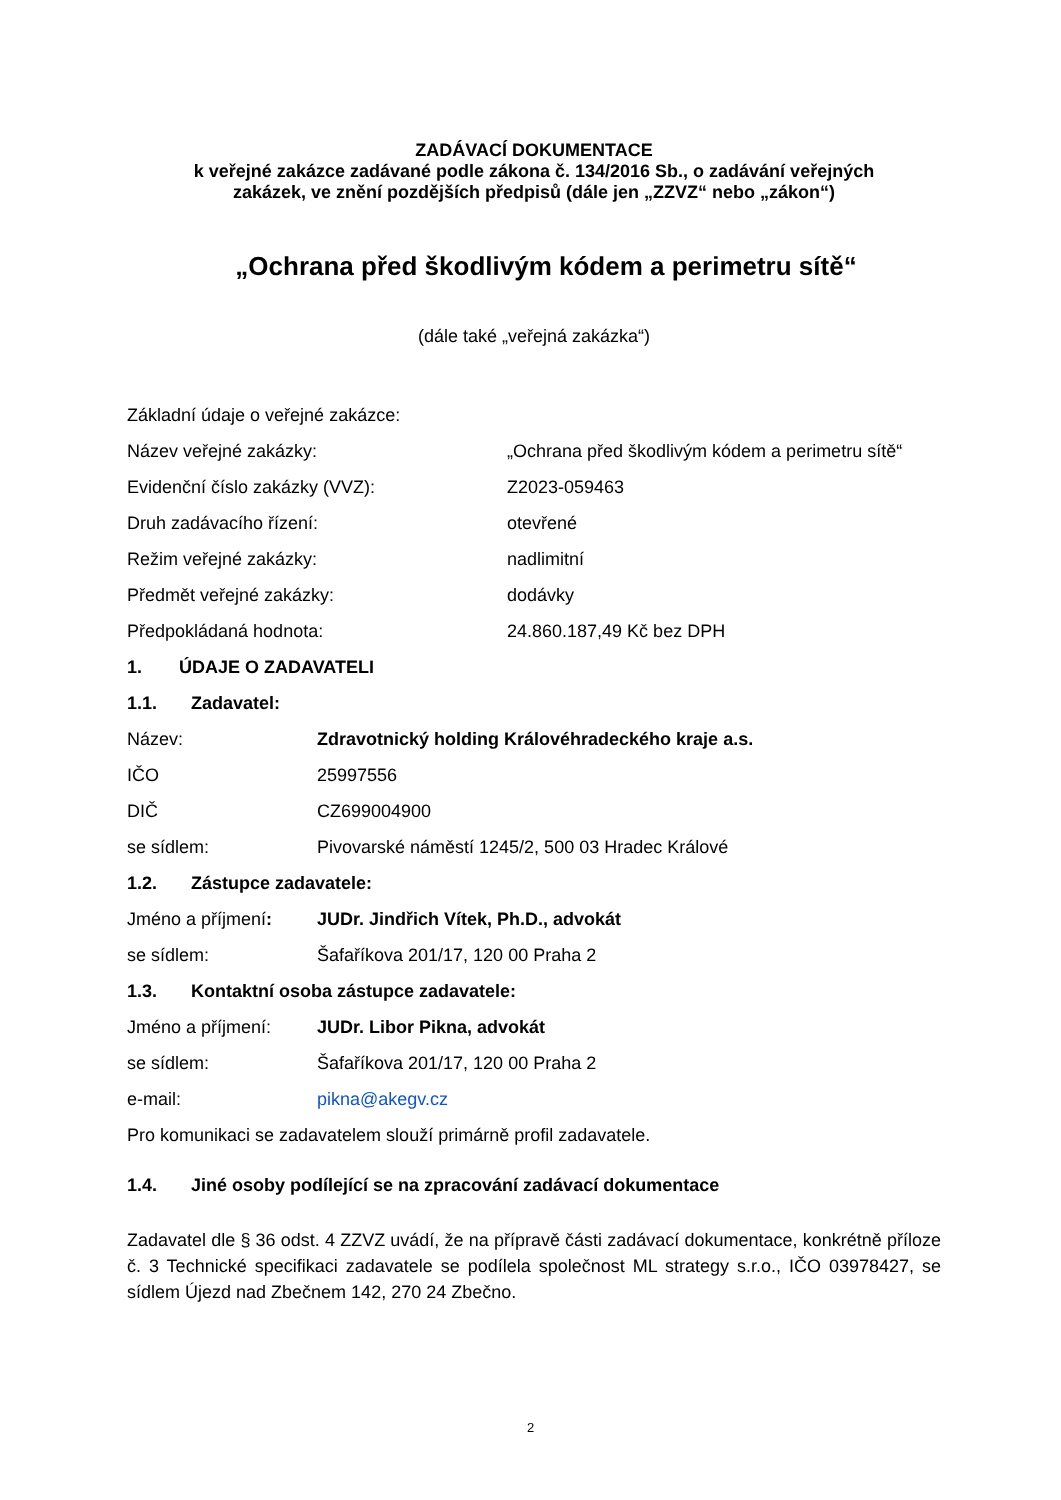ZADÁVACÍ DOKUMENTACE
k veřejné zakázce zadávané podle zákona č. 134/2016 Sb., o zadávání veřejných
zakázek, ve znění pozdějších předpisů (dále jen „ZZVZ“ nebo „zákon“)
„Ochrana před škodlivým kódem a perimetru sítě“
(dále také „veřejná zakázka“)
Základní údaje o veřejné zakázce:
Název veřejné zakázky: „Ochrana před škodlivým kódem a perimetru sítě“
Evidenční číslo zakázky (VVZ): Z2023-059463
Druh zadávacího řízení: otevřené
Režim veřejné zakázky: nadlimitní
Předmět veřejné zakázky: dodávky
Předpokládaná hodnota: 24.860.187,49 Kč bez DPH
1. ÚDAJE O ZADAVATELI
1.1. Zadavatel:
Název: Zdravotnický holding Královéhradeckého kraje a.s.
IČO 25997556
DIČ CZ699004900
se sídlem: Pivovarské náměstí 1245/2, 500 03 Hradec Králové
1.2. Zástupce zadavatele:
Jméno a příjmení: JUDr. Jindřich Vítek, Ph.D., advokát
se sídlem: Šafaříkova 201/17, 120 00 Praha 2
1.3. Kontaktní osoba zástupce zadavatele:
Jméno a příjmení: JUDr. Libor Pikna, advokát
se sídlem: Šafaříkova 201/17, 120 00 Praha 2
e-mail: pikna@akegv.cz
Pro komunikaci se zadavatelem slouží primárně profil zadavatele.
1.4. Jiné osoby podílející se na zpracování zadávací dokumentace
Zadavatel dle § 36 odst. 4 ZZVZ uvádí, že na přípravě části zadávací dokumentace, konkrétně příloze č. 3 Technické specifikaci zadavatele se podílela společnost ML strategy s.r.o., IČO 03978427, se sídlem Újezd nad Zbečnem 142, 270 24 Zbečno.
2